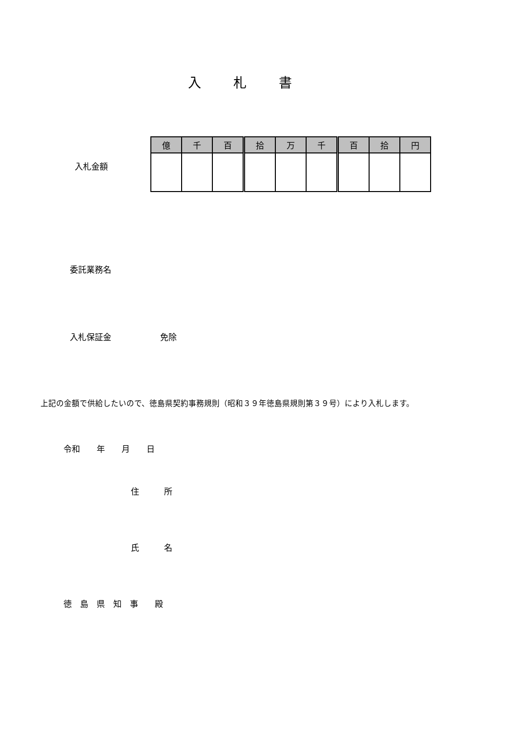入 札 書
入札金額
| 億 | 千 | 百 | 拾 | 万 | 千 | 百 | 拾 | 円 |
委託業務名
入札保証金 免除
上記の金額で供給したいので、徳島県契約事務規則（昭和３９年徳島県規則第３９号）により入札します。
令和　　年　　月　　日
住　　　所
氏　　　名
徳　島　県　知　事　　殿